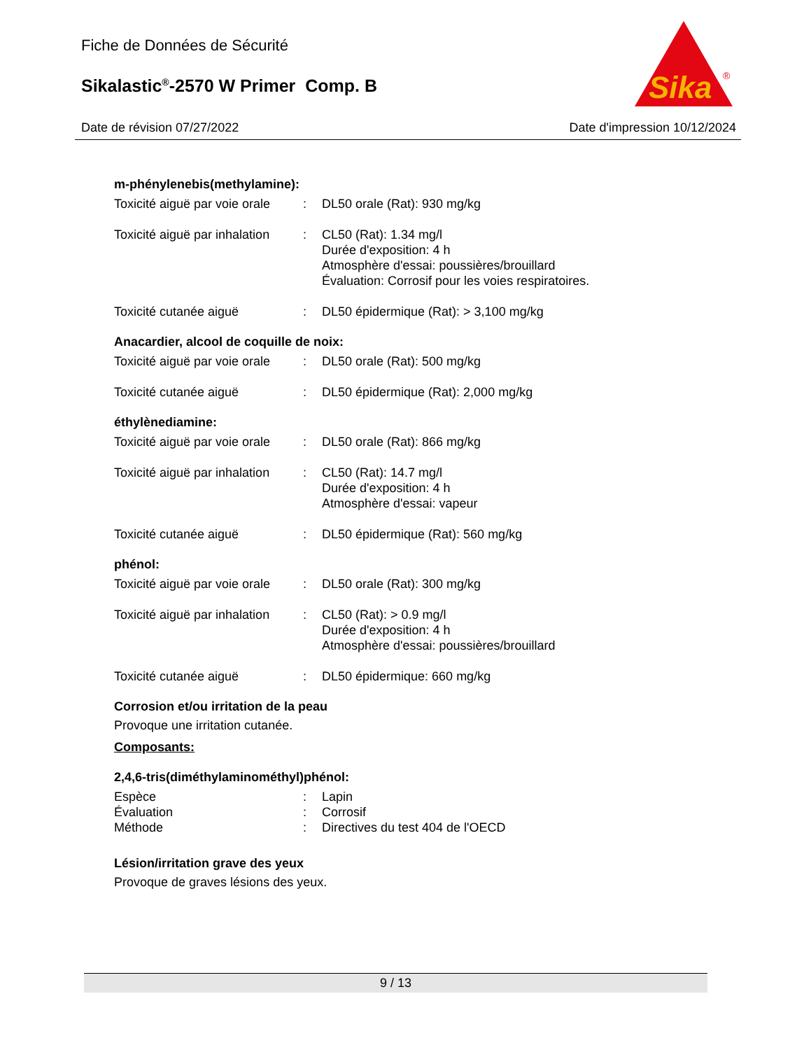Fiche de Données de Sécurité
Sikalastic<sup>®</sup>-2570 W Primer Comp. B
Sika
®
Date de révision 07/27/2022 Date d'impression 10/12/2024
m-phénylenebis(methylamine):
| Toxicité aiguë par voie orale | : | DL50 orale (Rat): 930 mg/kg |
| Toxicité aiguë par inhalation | : | CL50 (Rat): 1.34 mg/l Durée d'exposition: 4 h Atmosphère d'essai: poussières/brouillard Évaluation: Corrosif pour les voies respiratoires. |
| Toxicité cutanée aiguë | : | DL50 épidermique (Rat): > 3,100 mg/kg |
Anacardier, alcool de coquille de noix:
| Toxicité aiguë par voie orale | : | DL50 orale (Rat): 500 mg/kg |
| Toxicité cutanée aiguë | : | DL50 épidermique (Rat): 2,000 mg/kg |
éthylènediamine:
| Toxicité aiguë par voie orale | : | DL50 orale (Rat): 866 mg/kg |
| Toxicité aiguë par inhalation | : | CL50 (Rat): 14.7 mg/l Durée d'exposition: 4 h Atmosphère d'essai: vapeur |
| Toxicité cutanée aiguë | : | DL50 épidermique (Rat): 560 mg/kg |
phénol:
| Toxicité aiguë par voie orale | : | DL50 orale (Rat): 300 mg/kg |
| Toxicité aiguë par inhalation | : | CL50 (Rat): > 0.9 mg/l Durée d'exposition: 4 h Atmosphère d'essai: poussières/brouillard |
| Toxicité cutanée aiguë | : | DL50 épidermique: 660 mg/kg |
Corrosion et/ou irritation de la peau
Provoque une irritation cutanée.
Composants:
2,4,6-tris(diméthylaminométhyl)phénol:
| Espèce | : | Lapin |
| Évaluation | : | Corrosif |
| Méthode | : | Directives du test 404 de l'OECD |
Lésion/irritation grave des yeux
Provoque de graves lésions des yeux.
9 / 13